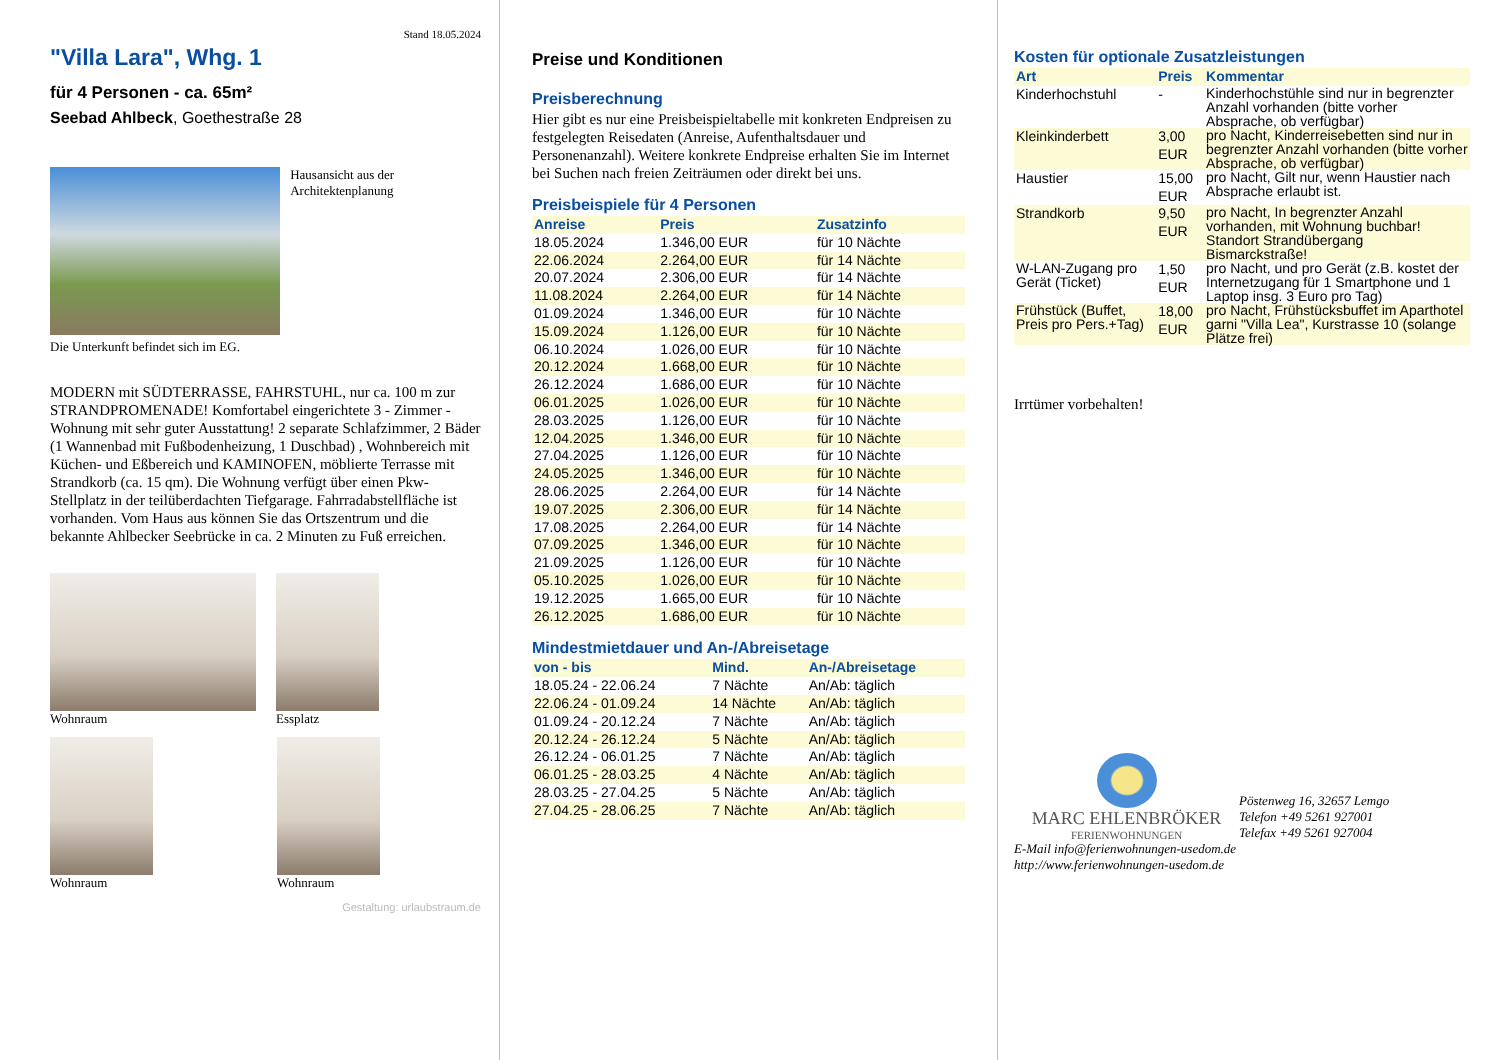Stand 18.05.2024
"Villa Lara", Whg. 1
für 4 Personen - ca. 65m²
Seebad Ahlbeck, Goethestraße 28
Hausansicht aus der Architektenplanung
Die Unterkunft befindet sich im EG.
MODERN mit SÜDTERRASSE, FAHRSTUHL, nur ca. 100 m zur STRANDPROMENADE! Komfortabel eingerichtete 3 - Zimmer - Wohnung mit sehr guter Ausstattung! 2 separate Schlafzimmer, 2 Bäder (1 Wannenbad mit Fußbodenheizung, 1 Duschbad) , Wohnbereich mit Küchen- und Eßbereich und KAMINOFEN, möblierte Terrasse mit Strandkorb (ca. 15 qm). Die Wohnung verfügt über einen Pkw-Stellplatz in der teilüberdachten Tiefgarage. Fahrradabstellfläche ist vorhanden. Vom Haus aus können Sie das Ortszentrum und die bekannte Ahlbecker Seebrücke in ca. 2 Minuten zu Fuß erreichen.
Wohnraum Essplatz
Wohnraum Wohnraum
Gestaltung: urlaubstraum.de
Preise und Konditionen
Preisberechnung
Hier gibt es nur eine Preisbeispieltabelle mit konkreten Endpreisen zu festgelegten Reisedaten (Anreise, Aufenthaltsdauer und Personenanzahl). Weitere konkrete Endpreise erhalten Sie im Internet bei Suchen nach freien Zeiträumen oder direkt bei uns.
Preisbeispiele für 4 Personen
| Anreise | Preis | Zusatzinfo |
| --- | --- | --- |
| 18.05.2024 | 1.346,00 EUR | für 10 Nächte |
| 22.06.2024 | 2.264,00 EUR | für 14 Nächte |
| 20.07.2024 | 2.306,00 EUR | für 14 Nächte |
| 11.08.2024 | 2.264,00 EUR | für 14 Nächte |
| 01.09.2024 | 1.346,00 EUR | für 10 Nächte |
| 15.09.2024 | 1.126,00 EUR | für 10 Nächte |
| 06.10.2024 | 1.026,00 EUR | für 10 Nächte |
| 20.12.2024 | 1.668,00 EUR | für 10 Nächte |
| 26.12.2024 | 1.686,00 EUR | für 10 Nächte |
| 06.01.2025 | 1.026,00 EUR | für 10 Nächte |
| 28.03.2025 | 1.126,00 EUR | für 10 Nächte |
| 12.04.2025 | 1.346,00 EUR | für 10 Nächte |
| 27.04.2025 | 1.126,00 EUR | für 10 Nächte |
| 24.05.2025 | 1.346,00 EUR | für 10 Nächte |
| 28.06.2025 | 2.264,00 EUR | für 14 Nächte |
| 19.07.2025 | 2.306,00 EUR | für 14 Nächte |
| 17.08.2025 | 2.264,00 EUR | für 14 Nächte |
| 07.09.2025 | 1.346,00 EUR | für 10 Nächte |
| 21.09.2025 | 1.126,00 EUR | für 10 Nächte |
| 05.10.2025 | 1.026,00 EUR | für 10 Nächte |
| 19.12.2025 | 1.665,00 EUR | für 10 Nächte |
| 26.12.2025 | 1.686,00 EUR | für 10 Nächte |
Mindestmietdauer und An-/Abreisetage
| von - bis | Mind. | An-/Abreisetage |
| --- | --- | --- |
| 18.05.24 - 22.06.24 | 7 Nächte | An/Ab: täglich |
| 22.06.24 - 01.09.24 | 14 Nächte | An/Ab: täglich |
| 01.09.24 - 20.12.24 | 7 Nächte | An/Ab: täglich |
| 20.12.24 - 26.12.24 | 5 Nächte | An/Ab: täglich |
| 26.12.24 - 06.01.25 | 7 Nächte | An/Ab: täglich |
| 06.01.25 - 28.03.25 | 4 Nächte | An/Ab: täglich |
| 28.03.25 - 27.04.25 | 5 Nächte | An/Ab: täglich |
| 27.04.25 - 28.06.25 | 7 Nächte | An/Ab: täglich |
Kosten für optionale Zusatzleistungen
| Art | Preis | Kommentar |
| --- | --- | --- |
| Kinderhochstuhl | - | Kinderhochstühle sind nur in begrenzter Anzahl vorhanden (bitte vorher Absprache, ob verfügbar) |
| Kleinkinderbett | 3,00 EUR | pro Nacht, Kinderreisebetten sind nur in begrenzter Anzahl vorhanden (bitte vorher Absprache, ob verfügbar) |
| Haustier | 15,00 EUR | pro Nacht, Gilt nur, wenn Haustier nach Absprache erlaubt ist. |
| Strandkorb | 9,50 EUR | pro Nacht, In begrenzter Anzahl vorhanden, mit Wohnung buchbar! Standort Strandübergang Bismarckstraße! |
| W-LAN-Zugang pro Gerät (Ticket) | 1,50 EUR | pro Nacht, und pro Gerät (z.B. kostet der Internetzugang für 1 Smartphone und 1 Laptop insg. 3 Euro pro Tag) |
| Frühstück (Buffet, Preis pro Pers.+Tag) | 18,00 EUR | pro Nacht, Frühstücksbuffet im Aparthotel garni "Villa Lea", Kurstrasse 10 (solange Plätze frei) |
Irrtümer vorbehalten!
MARC EHLENBRÖKER
FERIENWOHNUNGEN
Pöstenweg 16, 32657 Lemgo
Telefon +49 5261 927001
Telefax +49 5261 927004
E-Mail info@ferienwohnungen-usedom.de
http://www.ferienwohnungen-usedom.de